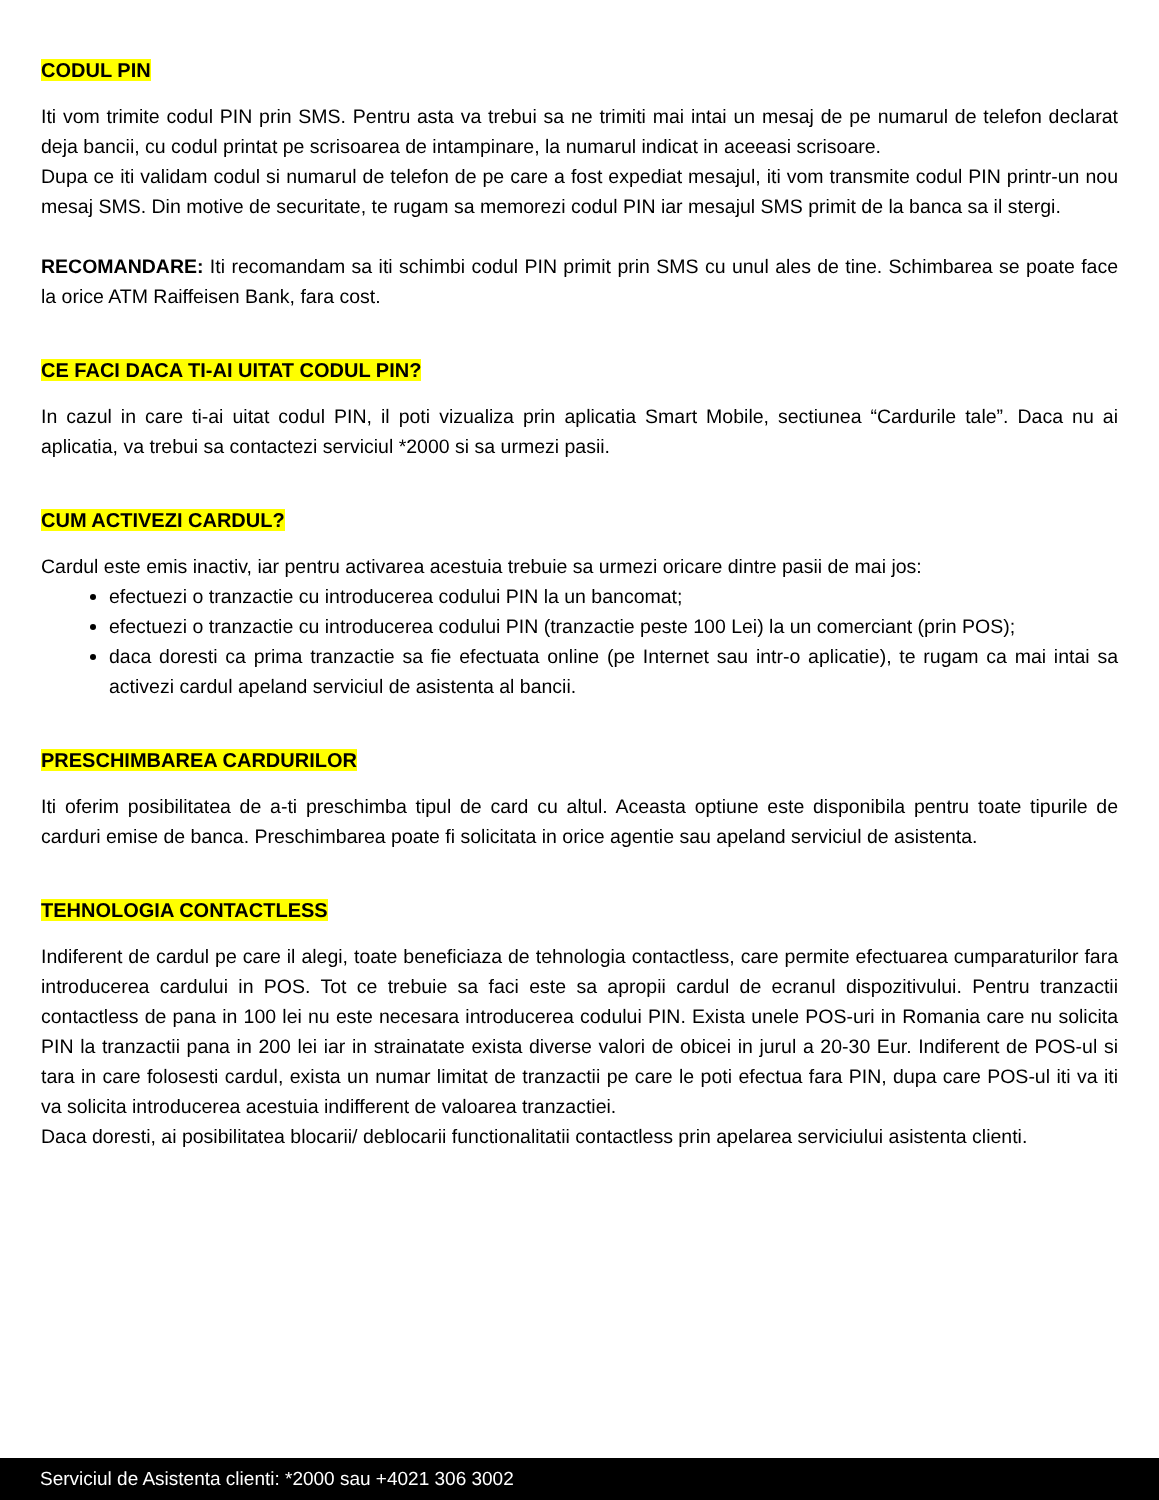CODUL PIN
Iti vom trimite codul PIN prin SMS. Pentru asta va trebui sa ne trimiti mai intai un mesaj de pe numarul de telefon declarat deja bancii, cu codul printat pe scrisoarea de intampinare, la numarul indicat in aceeasi scrisoare.
Dupa ce iti validam codul si numarul de telefon de pe care a fost expediat mesajul, iti vom transmite codul PIN printr-un nou mesaj SMS. Din motive de securitate, te rugam sa memorezi codul PIN iar mesajul SMS primit de la banca sa il stergi.
RECOMANDARE: Iti recomandam sa iti schimbi codul PIN primit prin SMS cu unul ales de tine. Schimbarea se poate face la orice ATM Raiffeisen Bank, fara cost.
CE FACI DACA TI-AI UITAT CODUL PIN?
In cazul in care ti-ai uitat codul PIN, il poti vizualiza prin aplicatia Smart Mobile, sectiunea “Cardurile tale”. Daca nu ai aplicatia, va trebui sa contactezi serviciul *2000 si sa urmezi pasii.
CUM ACTIVEZI CARDUL?
Cardul este emis inactiv, iar pentru activarea acestuia trebuie sa urmezi oricare dintre pasii de mai jos:
efectuezi o tranzactie cu introducerea codului PIN la un bancomat;
efectuezi o tranzactie cu introducerea codului PIN (tranzactie peste 100 Lei) la un comerciant (prin POS);
daca doresti ca prima tranzactie sa fie efectuata online (pe Internet sau intr-o aplicatie), te rugam ca mai intai sa activezi cardul apeland serviciul de asistenta al bancii.
PRESCHIMBAREA CARDURILOR
Iti oferim posibilitatea de a-ti preschimba tipul de card cu altul. Aceasta optiune este disponibila pentru toate tipurile de carduri emise de banca. Preschimbarea poate fi solicitata in orice agentie sau apeland serviciul de asistenta.
TEHNOLOGIA CONTACTLESS
Indiferent de cardul pe care il alegi, toate beneficiaza de tehnologia contactless, care permite efectuarea cumparaturilor fara introducerea cardului in POS. Tot ce trebuie sa faci este sa apropii cardul de ecranul dispozitivului. Pentru tranzactii contactless de pana in 100 lei nu este necesara introducerea codului PIN. Exista unele POS-uri in Romania care nu solicita PIN la tranzactii pana in 200 lei iar in strainatate exista diverse valori de obicei in jurul a 20-30 Eur. Indiferent de POS-ul si tara in care folosesti cardul, exista un numar limitat de tranzactii pe care le poti efectua fara PIN, dupa care POS-ul iti va iti va solicita introducerea acestuia indifferent de valoarea tranzactiei.
Daca doresti, ai posibilitatea blocarii/ deblocarii functionalitatii contactless prin apelarea serviciului asistenta clienti.
Serviciul de Asistenta clienti: *2000 sau +4021 306 3002